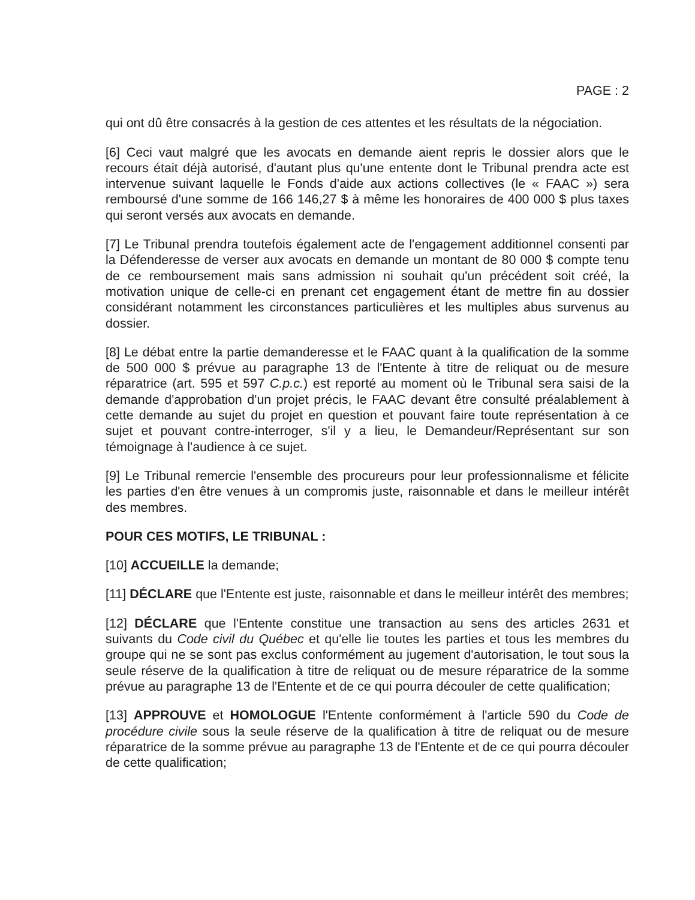PAGE : 2
qui ont dû être consacrés à la gestion de ces attentes et les résultats de la négociation.
[6] Ceci vaut malgré que les avocats en demande aient repris le dossier alors que le recours était déjà autorisé, d'autant plus qu'une entente dont le Tribunal prendra acte est intervenue suivant laquelle le Fonds d'aide aux actions collectives (le « FAAC ») sera remboursé d'une somme de 166 146,27 $ à même les honoraires de 400 000 $ plus taxes qui seront versés aux avocats en demande.
[7] Le Tribunal prendra toutefois également acte de l'engagement additionnel consenti par la Défenderesse de verser aux avocats en demande un montant de 80 000 $ compte tenu de ce remboursement mais sans admission ni souhait qu'un précédent soit créé, la motivation unique de celle-ci en prenant cet engagement étant de mettre fin au dossier considérant notamment les circonstances particulières et les multiples abus survenus au dossier.
[8] Le débat entre la partie demanderesse et le FAAC quant à la qualification de la somme de 500 000 $ prévue au paragraphe 13 de l'Entente à titre de reliquat ou de mesure réparatrice (art. 595 et 597 C.p.c.) est reporté au moment où le Tribunal sera saisi de la demande d'approbation d'un projet précis, le FAAC devant être consulté préalablement à cette demande au sujet du projet en question et pouvant faire toute représentation à ce sujet et pouvant contre-interroger, s'il y a lieu, le Demandeur/Représentant sur son témoignage à l'audience à ce sujet.
[9] Le Tribunal remercie l'ensemble des procureurs pour leur professionnalisme et félicite les parties d'en être venues à un compromis juste, raisonnable et dans le meilleur intérêt des membres.
POUR CES MOTIFS, LE TRIBUNAL :
[10] ACCUEILLE la demande;
[11] DÉCLARE que l'Entente est juste, raisonnable et dans le meilleur intérêt des membres;
[12] DÉCLARE que l'Entente constitue une transaction au sens des articles 2631 et suivants du Code civil du Québec et qu'elle lie toutes les parties et tous les membres du groupe qui ne se sont pas exclus conformément au jugement d'autorisation, le tout sous la seule réserve de la qualification à titre de reliquat ou de mesure réparatrice de la somme prévue au paragraphe 13 de l'Entente et de ce qui pourra découler de cette qualification;
[13] APPROUVE et HOMOLOGUE l'Entente conformément à l'article 590 du Code de procédure civile sous la seule réserve de la qualification à titre de reliquat ou de mesure réparatrice de la somme prévue au paragraphe 13 de l'Entente et de ce qui pourra découler de cette qualification;